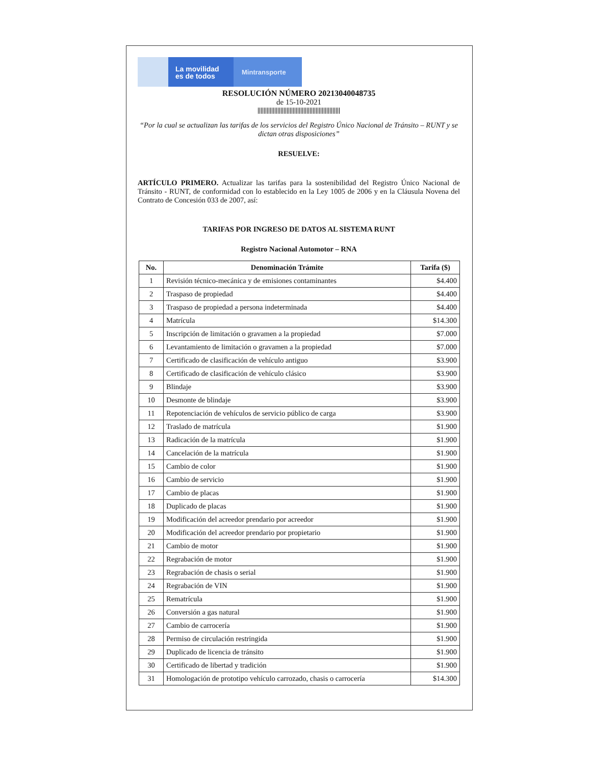La movilidad
es de todos
Mintransporte
RESOLUCIÓN NÚMERO 20213040048735
de 15-10-2021
“Por la cual se actualizan las tarifas de los servicios del Registro Único Nacional de Tránsito – RUNT y se dictan otras disposiciones”
RESUELVE:
ARTÍCULO PRIMERO. Actualizar las tarifas para la sostenibilidad del Registro Único Nacional de Tránsito - RUNT, de conformidad con lo establecido en la Ley 1005 de 2006 y en la Cláusula Novena del Contrato de Concesión 033 de 2007, así:
TARIFAS POR INGRESO DE DATOS AL SISTEMA RUNT
Registro Nacional Automotor – RNA
| No. | Denominación Trámite | Tarifa ($) |
| --- | --- | --- |
| 1 | Revisión técnico-mecánica y de emisiones contaminantes | $4.400 |
| 2 | Traspaso de propiedad | $4.400 |
| 3 | Traspaso de propiedad a persona indeterminada | $4.400 |
| 4 | Matrícula | $14.300 |
| 5 | Inscripción de limitación o gravamen a la propiedad | $7.000 |
| 6 | Levantamiento de limitación o gravamen a la propiedad | $7.000 |
| 7 | Certificado de clasificación de vehículo antiguo | $3.900 |
| 8 | Certificado de clasificación de vehículo clásico | $3.900 |
| 9 | Blindaje | $3.900 |
| 10 | Desmonte de blindaje | $3.900 |
| 11 | Repotenciación de vehículos de servicio público de carga | $3.900 |
| 12 | Traslado de matrícula | $1.900 |
| 13 | Radicación de la matrícula | $1.900 |
| 14 | Cancelación de la matrícula | $1.900 |
| 15 | Cambio de color | $1.900 |
| 16 | Cambio de servicio | $1.900 |
| 17 | Cambio de placas | $1.900 |
| 18 | Duplicado de placas | $1.900 |
| 19 | Modificación del acreedor prendario por acreedor | $1.900 |
| 20 | Modificación del acreedor prendario por propietario | $1.900 |
| 21 | Cambio de motor | $1.900 |
| 22 | Regrabación de motor | $1.900 |
| 23 | Regrabación de chasis o serial | $1.900 |
| 24 | Regrabación de VIN | $1.900 |
| 25 | Rematrícula | $1.900 |
| 26 | Conversión a gas natural | $1.900 |
| 27 | Cambio de carrocería | $1.900 |
| 28 | Permiso de circulación restringida | $1.900 |
| 29 | Duplicado de licencia de tránsito | $1.900 |
| 30 | Certificado de libertad y tradición | $1.900 |
| 31 | Homologación de prototipo vehículo carrozado, chasis o carrocería | $14.300 |